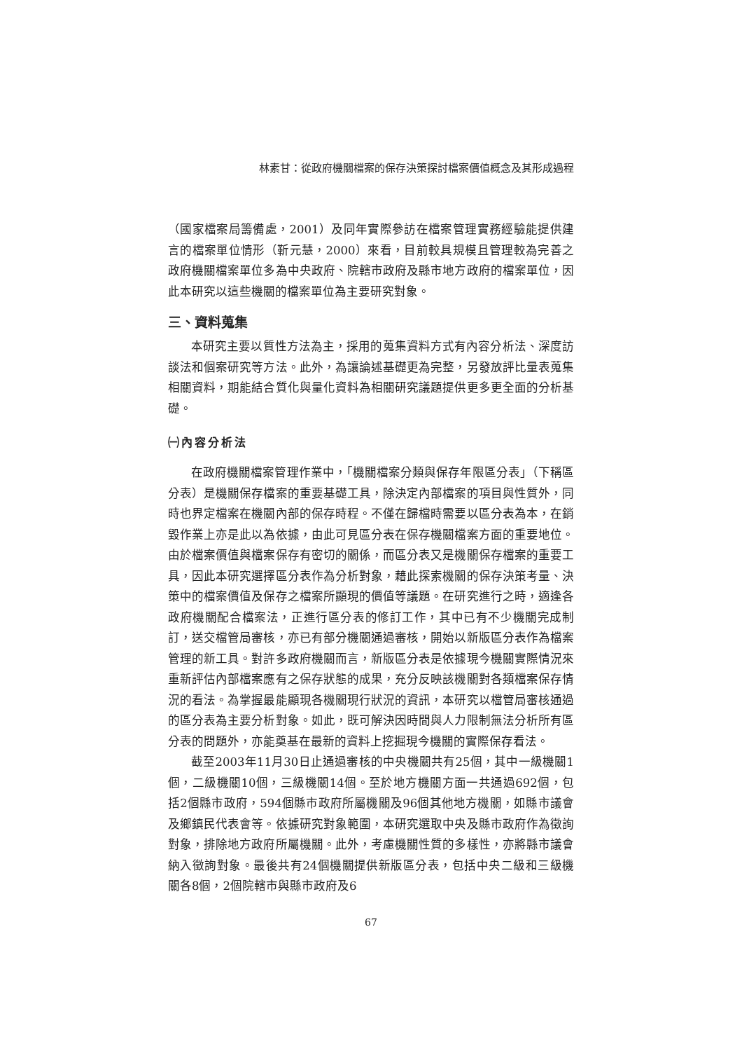林素甘：從政府機關檔案的保存決策探討檔案價值概念及其形成過程
（國家檔案局籌備處，2001）及同年實際參訪在檔案管理實務經驗能提供建言的檔案單位情形（靳元慧，2000）來看，目前較具規模且管理較為完善之政府機關檔案單位多為中央政府、院轄市政府及縣市地方政府的檔案單位，因此本研究以這些機關的檔案單位為主要研究對象。
三、資料蒐集
本研究主要以質性方法為主，採用的蒐集資料方式有內容分析法、深度訪談法和個案研究等方法。此外，為讓論述基礎更為完整，另發放評比量表蒐集相關資料，期能結合質化與量化資料為相關研究議題提供更多更全面的分析基礎。
㈠內容分析法
在政府機關檔案管理作業中，「機關檔案分類與保存年限區分表」（下稱區分表）是機關保存檔案的重要基礎工具，除決定內部檔案的項目與性質外，同時也界定檔案在機關內部的保存時程。不僅在歸檔時需要以區分表為本，在銷毀作業上亦是此以為依據，由此可見區分表在保存機關檔案方面的重要地位。由於檔案價值與檔案保存有密切的關係，而區分表又是機關保存檔案的重要工具，因此本研究選擇區分表作為分析對象，藉此探索機關的保存決策考量、決策中的檔案價值及保存之檔案所顯現的價值等議題。在研究進行之時，適逢各政府機關配合檔案法，正進行區分表的修訂工作，其中已有不少機關完成制訂，送交檔管局審核，亦已有部分機關通過審核，開始以新版區分表作為檔案管理的新工具。對許多政府機關而言，新版區分表是依據現今機關實際情況來重新評估內部檔案應有之保存狀態的成果，充分反映該機關對各類檔案保存情況的看法。為掌握最能顯現各機關現行狀況的資訊，本研究以檔管局審核通過的區分表為主要分析對象。如此，既可解決因時間與人力限制無法分析所有區分表的問題外，亦能奠基在最新的資料上挖掘現今機關的實際保存看法。
截至2003年11月30日止通過審核的中央機關共有25個，其中一級機關1個，二級機關10個，三級機關14個。至於地方機關方面一共通過692個，包括2個縣市政府，594個縣市政府所屬機關及96個其他地方機關，如縣市議會及鄉鎮民代表會等。依據研究對象範圍，本研究選取中央及縣市政府作為徵詢對象，排除地方政府所屬機關。此外，考慮機關性質的多樣性，亦將縣市議會納入徵詢對象。最後共有24個機關提供新版區分表，包括中央二級和三級機關各8個，2個院轄市與縣市政府及6
67